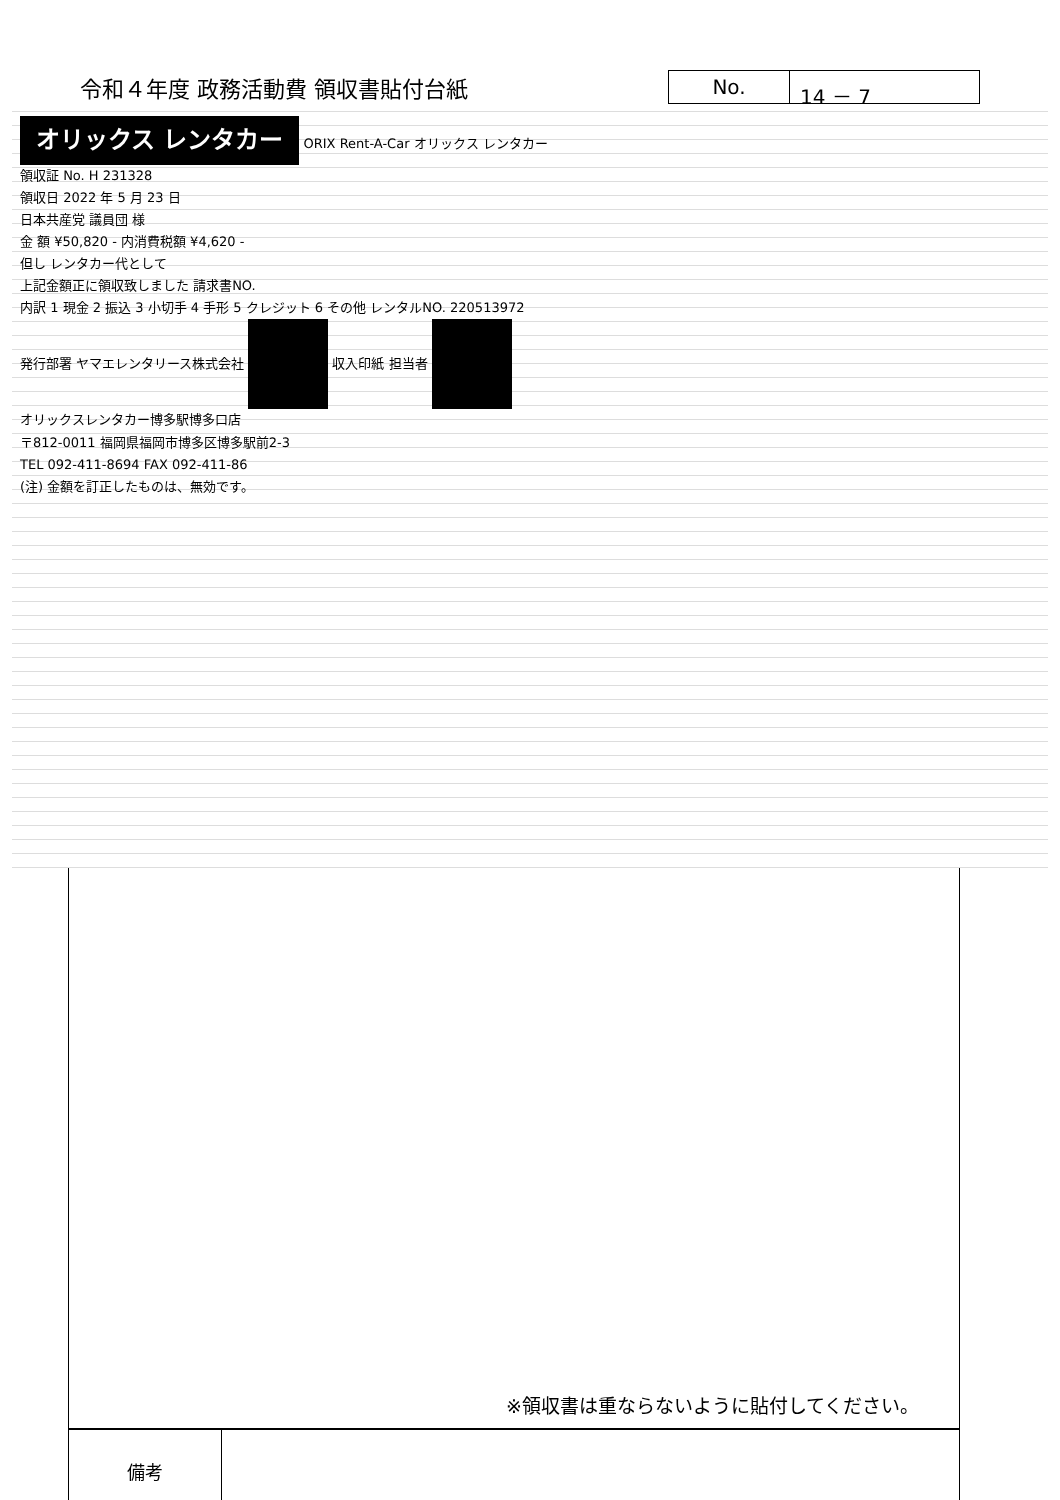令和４年度 政務活動費 領収書貼付台紙
No. 14 － 7
オリックス レンタカー ORIX Rent-A-Car オリックス レンタカー
領収証 No. H 231328
領収日 2022 年 5 月 23 日
日本共産党 議員団 様
金 額 ¥50,820 - 内消費税額 ¥4,620 -
但し レンタカー代として
上記金額正に領収致しました 請求書NO.
内訳 1 現金 2 振込 3 小切手 4 手形 5 クレジット 6 その他 レンタルNO. 220513972
発行部署 ヤマエレンタリース株式会社 収入印紙 担当者
オリックスレンタカー博多駅博多口店
〒812-0011 福岡県福岡市博多区博多駅前2-3
TEL 092-411-8694 FAX 092-411-86
(注) 金額を訂正したものは、無効です。
※領収書は重ならないように貼付してください。
| 備考 | |